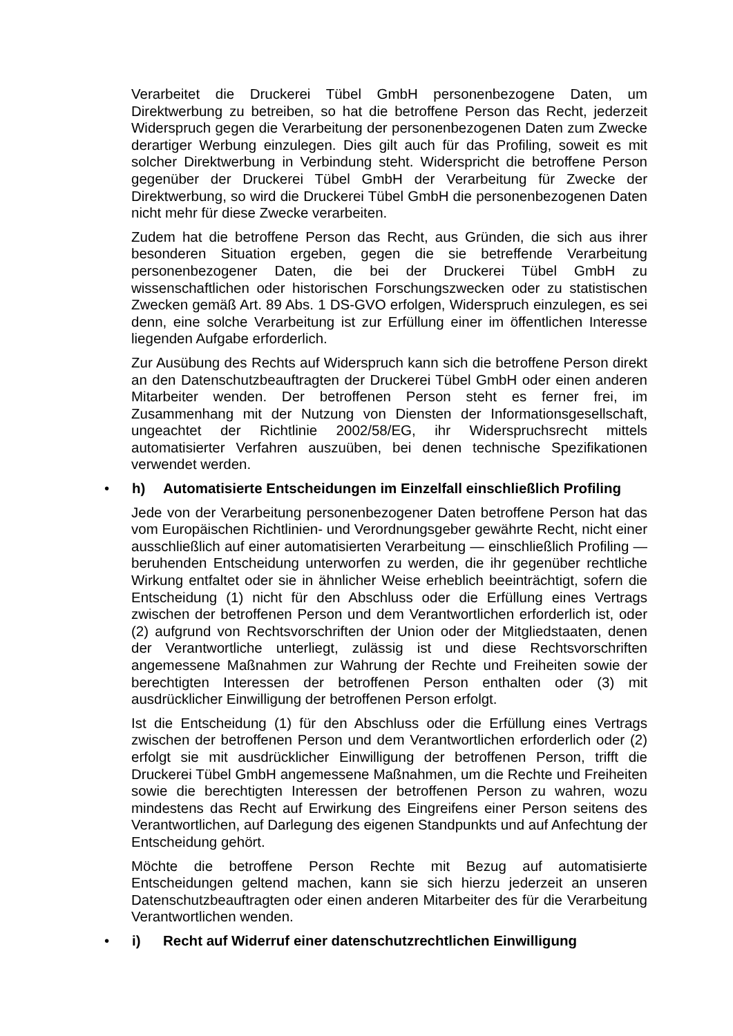Verarbeitet die Druckerei Tübel GmbH personenbezogene Daten, um Direktwerbung zu betreiben, so hat die betroffene Person das Recht, jederzeit Widerspruch gegen die Verarbeitung der personenbezogenen Daten zum Zwecke derartiger Werbung einzulegen. Dies gilt auch für das Profiling, soweit es mit solcher Direktwerbung in Verbindung steht. Widerspricht die betroffene Person gegenüber der Druckerei Tübel GmbH der Verarbeitung für Zwecke der Direktwerbung, so wird die Druckerei Tübel GmbH die personenbezogenen Daten nicht mehr für diese Zwecke verarbeiten.
Zudem hat die betroffene Person das Recht, aus Gründen, die sich aus ihrer besonderen Situation ergeben, gegen die sie betreffende Verarbeitung personenbezogener Daten, die bei der Druckerei Tübel GmbH zu wissenschaftlichen oder historischen Forschungszwecken oder zu statistischen Zwecken gemäß Art. 89 Abs. 1 DS-GVO erfolgen, Widerspruch einzulegen, es sei denn, eine solche Verarbeitung ist zur Erfüllung einer im öffentlichen Interesse liegenden Aufgabe erforderlich.
Zur Ausübung des Rechts auf Widerspruch kann sich die betroffene Person direkt an den Datenschutzbeauftragten der Druckerei Tübel GmbH oder einen anderen Mitarbeiter wenden. Der betroffenen Person steht es ferner frei, im Zusammenhang mit der Nutzung von Diensten der Informationsgesellschaft, ungeachtet der Richtlinie 2002/58/EG, ihr Widerspruchsrecht mittels automatisierter Verfahren auszuüben, bei denen technische Spezifikationen verwendet werden.
• h) Automatisierte Entscheidungen im Einzelfall einschließlich Profiling
Jede von der Verarbeitung personenbezogener Daten betroffene Person hat das vom Europäischen Richtlinien- und Verordnungsgeber gewährte Recht, nicht einer ausschließlich auf einer automatisierten Verarbeitung — einschließlich Profiling — beruhenden Entscheidung unterworfen zu werden, die ihr gegenüber rechtliche Wirkung entfaltet oder sie in ähnlicher Weise erheblich beeinträchtigt, sofern die Entscheidung (1) nicht für den Abschluss oder die Erfüllung eines Vertrags zwischen der betroffenen Person und dem Verantwortlichen erforderlich ist, oder (2) aufgrund von Rechtsvorschriften der Union oder der Mitgliedstaaten, denen der Verantwortliche unterliegt, zulässig ist und diese Rechtsvorschriften angemessene Maßnahmen zur Wahrung der Rechte und Freiheiten sowie der berechtigten Interessen der betroffenen Person enthalten oder (3) mit ausdrücklicher Einwilligung der betroffenen Person erfolgt.
Ist die Entscheidung (1) für den Abschluss oder die Erfüllung eines Vertrags zwischen der betroffenen Person und dem Verantwortlichen erforderlich oder (2) erfolgt sie mit ausdrücklicher Einwilligung der betroffenen Person, trifft die Druckerei Tübel GmbH angemessene Maßnahmen, um die Rechte und Freiheiten sowie die berechtigten Interessen der betroffenen Person zu wahren, wozu mindestens das Recht auf Erwirkung des Eingreifens einer Person seitens des Verantwortlichen, auf Darlegung des eigenen Standpunkts und auf Anfechtung der Entscheidung gehört.
Möchte die betroffene Person Rechte mit Bezug auf automatisierte Entscheidungen geltend machen, kann sie sich hierzu jederzeit an unseren Datenschutzbeauftragten oder einen anderen Mitarbeiter des für die Verarbeitung Verantwortlichen wenden.
• i) Recht auf Widerruf einer datenschutzrechtlichen Einwilligung